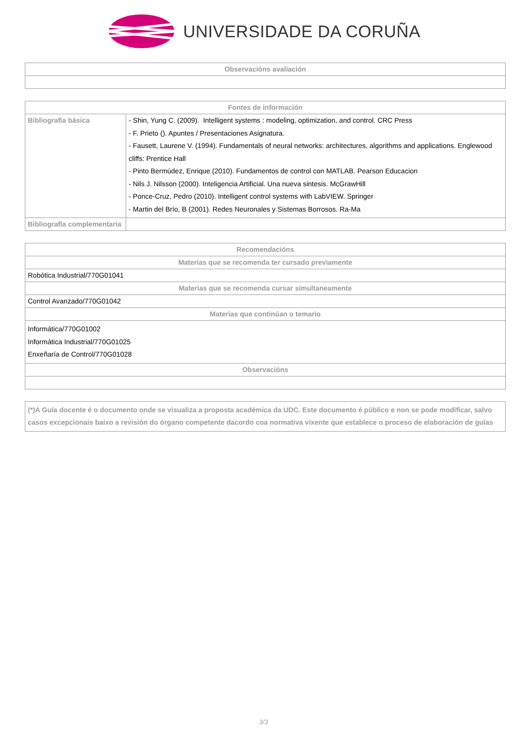UNIVERSIDADE DA CORUÑA
| Observacións avaliación |
| --- |
| Fontes de información | |
| --- | --- |
| Bibliografía básica | - Shin, Yung C. (2009). Intelligent systems : modeling, optimization, and control. CRC Press - F. Prieto (). Apuntes / Presentaciones Asignatura. - Fausett, Laurene V. (1994). Fundamentals of neural networks: architectures, algorithms and applications. Englewood cliffs: Prentice Hall - Pinto Bermúdez, Enrique (2010). Fundamentos de control con MATLAB. Pearson Educacion - Nils J. Nilsson (2000). Inteligencia Artificial. Una nueva sintesis. McGrawHill - Ponce-Cruz, Pedro (2010). Intelligent control systems with LabVIEW. Springer - Martin del Brío, B (2001). Redes Neuronales y Sistemas Borrosos. Ra-Ma |
| Bibliografía complementaria | |
| Recomendacións |
| --- |
| Materias que se recomenda ter cursado previamente |
| Robótica Industrial/770G01041 |
| Materias que se recomenda cursar simultaneamente |
| Control Avanzado/770G01042 |
| Materias que continúan o temario |
| Informática/770G01002 Informática Industrial/770G01025 Enxeñaría de Control/770G01028 |
| Observacións |
| (*)A Guía docente é o documento onde se visualiza a proposta académica da UDC. Este documento é público e non se pode modificar, salvo casos excepcionais baixo a revisión do órgano competente dacordo coa normativa vixente que establece o proceso de elaboración de guías |
3/3